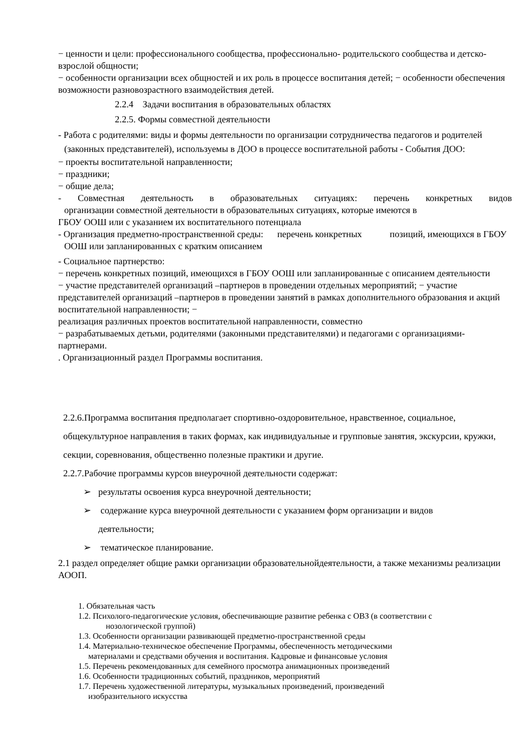− ценности и цели: профессионального сообщества, профессионально- родительского сообщества и детско-взрослой общности;
− особенности организации всех общностей и их роль в процессе воспитания детей; − особенности обеспечения возможности разновозрастного взаимодействия детей.
2.2.4 Задачи воспитания в образовательных областях
2.2.5. Формы совместной деятельности
- Работа с родителями: виды и формы деятельности по организации сотрудничества педагогов и родителей (законных представителей), используемы в ДОО в процессе воспитательной работы - События ДОО:
− проекты воспитательной направленности;
− праздники;
− общие дела;
- Совместная деятельность в образовательных ситуациях: перечень конкретных видов
организации совместной деятельности в образовательных ситуациях, которые имеются в
ГБОУ ООШ или с указанием их воспитательного потенциала
- Организация предметно-пространственной среды: перечень конкретных позиций, имеющихся в ГБОУ ООШ или запланированных с кратким описанием
- Социальное партнерство:
− перечень конкретных позиций, имеющихся в ГБОУ ООШ или запланированные с описанием деятельности
− участие представителей организаций –партнеров в проведении отдельных мероприятий; − участие представителей организаций –партнеров в проведении занятий в рамках дополнительного образования и акций воспитательной направленности; −
реализация различных проектов воспитательной направленности, совместно
− разрабатываемых детьми, родителями (законными представителями) и педагогами с организациями-партнерами.
. Организационный раздел Программы воспитания.
2.2.6.Программа воспитания предполагает спортивно-оздоровительное, нравственное, социальное, общекультурное направления в таких формах, как индивидуальные и групповые занятия, экскурсии, кружки, секции, соревнования, общественно полезные практики и другие.
2.2.7.Рабочие программы курсов внеурочной деятельности содержат:
➢ результаты освоения курса внеурочной деятельности;
➢ содержание курса внеурочной деятельности с указанием форм организации и видов
деятельности;
➢ тематическое планирование.
2.1 раздел определяет общие рамки организации образовательнойдеятельности, а также механизмы реализации АООП.
1. Обязательная часть
1.2. Психолого-педагогические условия, обеспечивающие развитие ребенка с ОВЗ (в соответствии с
нозологической группой)
1.3. Особенности организации развивающей предметно-пространственной среды
1.4. Материально-техническое обеспечение Программы, обеспеченность методическими
материалами и средствами обучения и воспитания. Кадровые и финансовые условия
1.5. Перечень рекомендованных для семейного просмотра анимационных произведений
1.6. Особенности традиционных событий, праздников, мероприятий
1.7. Перечень художественной литературы, музыкальных произведений, произведений
изобразительного искусства